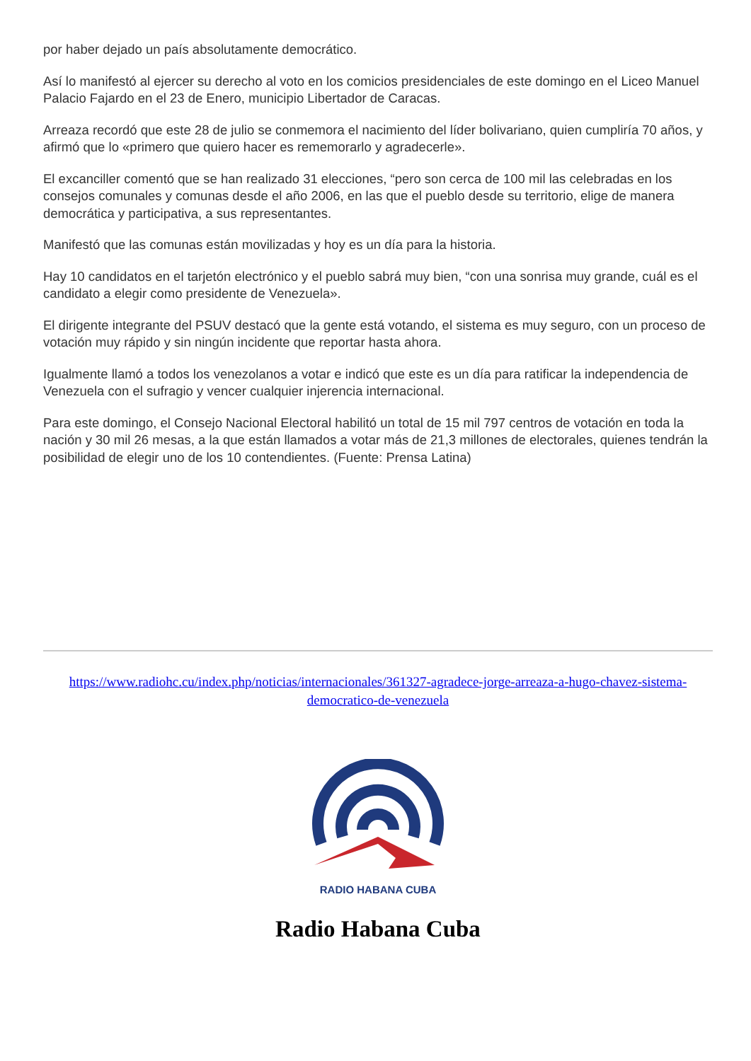por haber dejado un país absolutamente democrático.
Así lo manifestó al ejercer su derecho al voto en los comicios presidenciales de este domingo en el Liceo Manuel Palacio Fajardo en el 23 de Enero, municipio Libertador de Caracas.
Arreaza recordó que este 28 de julio se conmemora el nacimiento del líder bolivariano, quien cumpliría 70 años, y afirmó que lo «primero que quiero hacer es rememorarlo y agradecerle».
El excanciller comentó que se han realizado 31 elecciones, “pero son cerca de 100 mil las celebradas en los consejos comunales y comunas desde el año 2006, en las que el pueblo desde su territorio, elige de manera democrática y participativa, a sus representantes.
Manifestó que las comunas están movilizadas y hoy es un día para la historia.
Hay 10 candidatos en el tarjetón electrónico y el pueblo sabrá muy bien, “con una sonrisa muy grande, cuál es el candidato a elegir como presidente de Venezuela».
El dirigente integrante del PSUV destacó que la gente está votando, el sistema es muy seguro, con un proceso de votación muy rápido y sin ningún incidente que reportar hasta ahora.
Igualmente llamó a todos los venezolanos a votar e indicó que este es un día para ratificar la independencia de Venezuela con el sufragio y vencer cualquier injerencia internacional.
Para este domingo, el Consejo Nacional Electoral habilitó un total de 15 mil 797 centros de votación en toda la nación y 30 mil 26 mesas, a la que están llamados a votar más de 21,3 millones de electorales, quienes tendrán la posibilidad de elegir uno de los 10 contendientes. (Fuente: Prensa Latina)
https://www.radiohc.cu/index.php/noticias/internacionales/361327-agradece-jorge-arreaza-a-hugo-chavez-sistema-democratico-de-venezuela
RADIO HABANA CUBA
Radio Habana Cuba